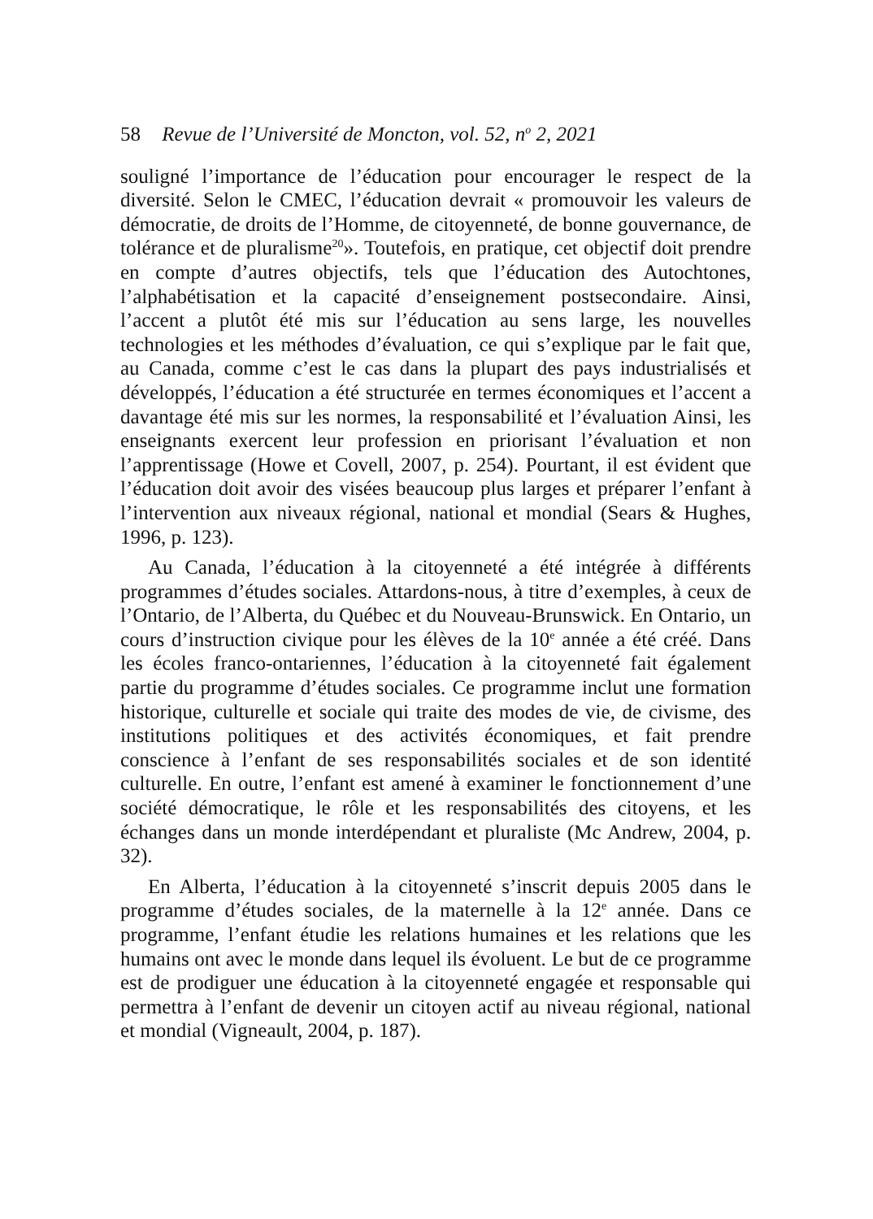58 Revue de l’Université de Moncton, vol. 52, n<sup>o</sup> 2, 2021
souligné l’importance de l’éducation pour encourager le respect de la diversité. Selon le CMEC, l’éducation devrait « promouvoir les valeurs de démocratie, de droits de l’Homme, de citoyenneté, de bonne gouvernance, de tolérance et de pluralisme<sup>20</sup>». Toutefois, en pratique, cet objectif doit prendre en compte d’autres objectifs, tels que l’éducation des Autochtones, l’alphabétisation et la capacité d’enseignement postsecondaire. Ainsi, l’accent a plutôt été mis sur l’éducation au sens large, les nouvelles technologies et les méthodes d’évaluation, ce qui s’explique par le fait que, au Canada, comme c’est le cas dans la plupart des pays industrialisés et développés, l’éducation a été structurée en termes économiques et l’accent a davantage été mis sur les normes, la responsabilité et l’évaluation Ainsi, les enseignants exercent leur profession en priorisant l’évaluation et non l’apprentissage (Howe et Covell, 2007, p. 254). Pourtant, il est évident que l’éducation doit avoir des visées beaucoup plus larges et préparer l’enfant à l’intervention aux niveaux régional, national et mondial (Sears & Hughes, 1996, p. 123).
Au Canada, l’éducation à la citoyenneté a été intégrée à différents programmes d’études sociales. Attardons-nous, à titre d’exemples, à ceux de l’Ontario, de l’Alberta, du Québec et du Nouveau-Brunswick. En Ontario, un cours d’instruction civique pour les élèves de la 10<sup>e</sup> année a été créé. Dans les écoles franco-ontariennes, l’éducation à la citoyenneté fait également partie du programme d’études sociales. Ce programme inclut une formation historique, culturelle et sociale qui traite des modes de vie, de civisme, des institutions politiques et des activités économiques, et fait prendre conscience à l’enfant de ses responsabilités sociales et de son identité culturelle. En outre, l’enfant est amené à examiner le fonctionnement d’une société démocratique, le rôle et les responsabilités des citoyens, et les échanges dans un monde interdépendant et pluraliste (Mc Andrew, 2004, p. 32).
En Alberta, l’éducation à la citoyenneté s’inscrit depuis 2005 dans le programme d’études sociales, de la maternelle à la 12<sup>e</sup> année. Dans ce programme, l’enfant étudie les relations humaines et les relations que les humains ont avec le monde dans lequel ils évoluent. Le but de ce programme est de prodiguer une éducation à la citoyenneté engagée et responsable qui permettra à l’enfant de devenir un citoyen actif au niveau régional, national et mondial (Vigneault, 2004, p. 187).